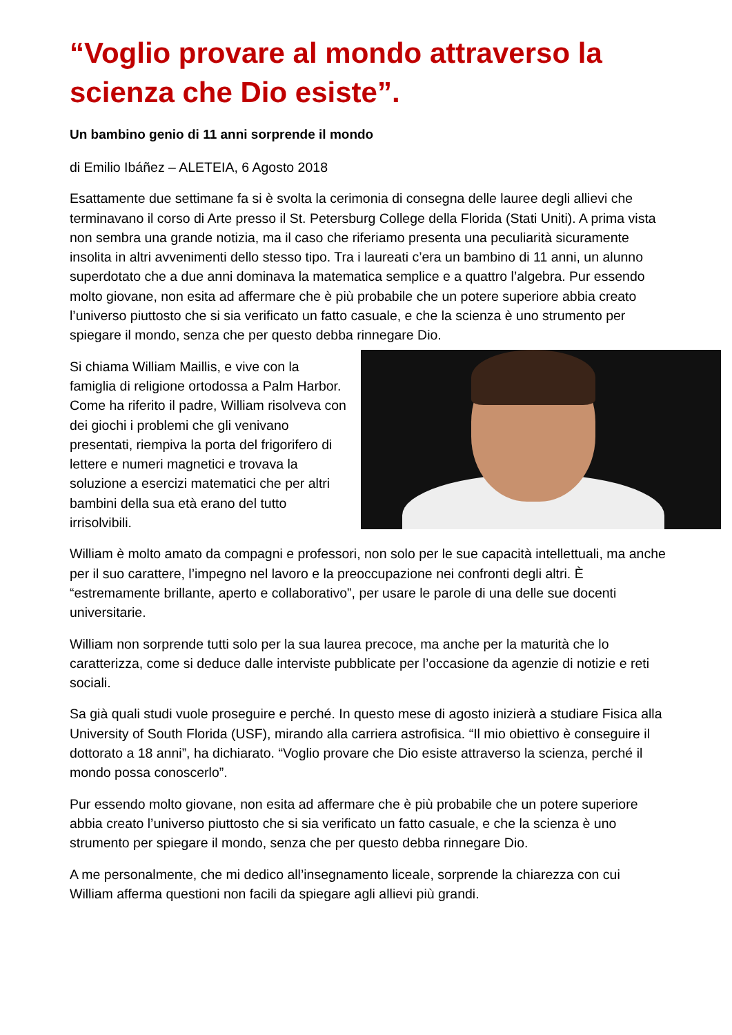“Voglio provare al mondo attraverso la scienza che Dio esiste”.
Un bambino genio di 11 anni sorprende il mondo
di Emilio Ibáñez – ALETEIA, 6 Agosto 2018
Esattamente due settimane fa si è svolta la cerimonia di consegna delle lauree degli allievi che terminavano il corso di Arte presso il St. Petersburg College della Florida (Stati Uniti). A prima vista non sembra una grande notizia, ma il caso che riferiamo presenta una peculiarità sicuramente insolita in altri avvenimenti dello stesso tipo. Tra i laureati c’era un bambino di 11 anni, un alunno superdotato che a due anni dominava la matematica semplice e a quattro l’algebra. Pur essendo molto giovane, non esita ad affermare che è più probabile che un potere superiore abbia creato l’universo piuttosto che si sia verificato un fatto casuale, e che la scienza è uno strumento per spiegare il mondo, senza che per questo debba rinnegare Dio.
Si chiama William Maillis, e vive con la famiglia di religione ortodossa a Palm Harbor. Come ha riferito il padre, William risolveva con dei giochi i problemi che gli venivano presentati, riempiva la porta del frigorifero di lettere e numeri magnetici e trovava la soluzione a esercizi matematici che per altri bambini della sua età erano del tutto irrisolvibili.
William è molto amato da compagni e professori, non solo per le sue capacità intellettuali, ma anche per il suo carattere, l’impegno nel lavoro e la preoccupazione nei confronti degli altri. È “estremamente brillante, aperto e collaborativo”, per usare le parole di una delle sue docenti universitarie.
William non sorprende tutti solo per la sua laurea precoce, ma anche per la maturità che lo caratterizza, come si deduce dalle interviste pubblicate per l’occasione da agenzie di notizie e reti sociali.
Sa già quali studi vuole proseguire e perché. In questo mese di agosto inizierà a studiare Fisica alla University of South Florida (USF), mirando alla carriera astrofisica. “Il mio obiettivo è conseguire il dottorato a 18 anni”, ha dichiarato. “Voglio provare che Dio esiste attraverso la scienza, perché il mondo possa conoscerlo”.
Pur essendo molto giovane, non esita ad affermare che è più probabile che un potere superiore abbia creato l’universo piuttosto che si sia verificato un fatto casuale, e che la scienza è uno strumento per spiegare il mondo, senza che per questo debba rinnegare Dio.
A me personalmente, che mi dedico all’insegnamento liceale, sorprende la chiarezza con cui William afferma questioni non facili da spiegare agli allievi più grandi.